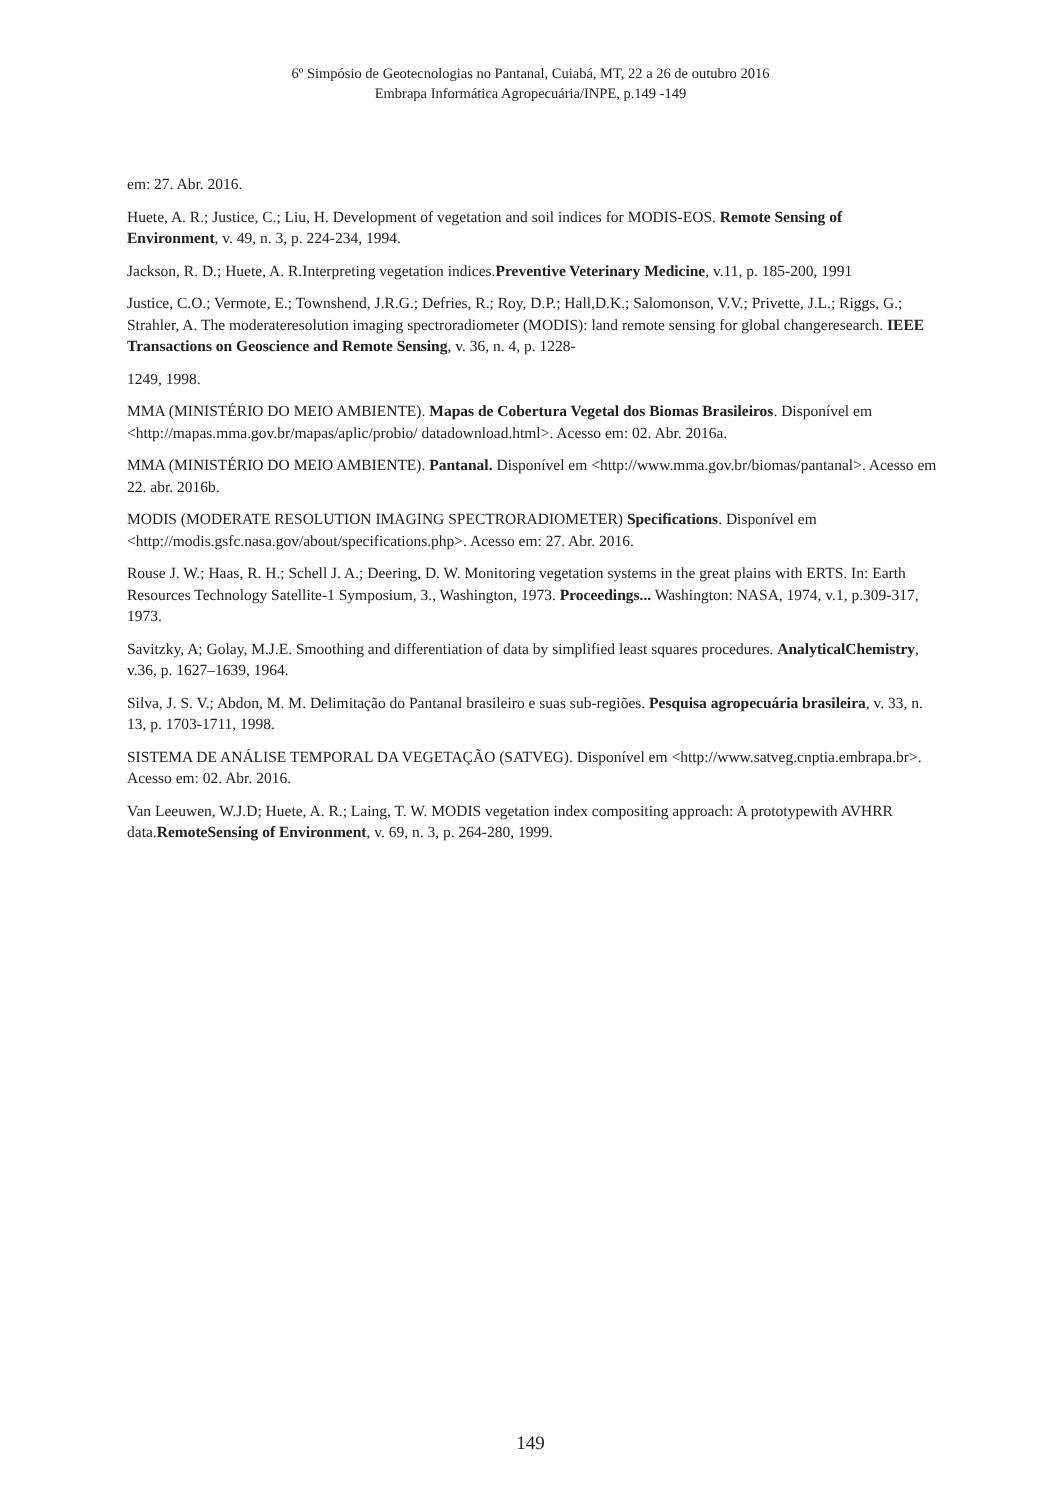6º Simpósio de Geotecnologias no Pantanal, Cuiabá, MT, 22 a 26 de outubro 2016
Embrapa Informática Agropecuária/INPE, p.149 -149
em: 27. Abr. 2016.
Huete, A. R.; Justice, C.; Liu, H. Development of vegetation and soil indices for MODIS-EOS. Remote Sensing of Environment, v. 49, n. 3, p. 224-234, 1994.
Jackson, R. D.; Huete, A. R.Interpreting vegetation indices.Preventive Veterinary Medicine, v.11, p. 185-200, 1991
Justice, C.O.; Vermote, E.; Townshend, J.R.G.; Defries, R.; Roy, D.P.; Hall,D.K.; Salomonson, V.V.; Privette, J.L.; Riggs, G.; Strahler, A. The moderateresolution imaging spectroradiometer (MODIS): land remote sensing for global changeresearch. IEEE Transactions on Geoscience and Remote Sensing, v. 36, n. 4, p. 1228-
1249, 1998.
MMA (MINISTÉRIO DO MEIO AMBIENTE). Mapas de Cobertura Vegetal dos Biomas Brasileiros. Disponível em <http://mapas.mma.gov.br/mapas/aplic/probio/ datadownload.html>. Acesso em: 02. Abr. 2016a.
MMA (MINISTÉRIO DO MEIO AMBIENTE). Pantanal. Disponível em <http://www.mma.gov.br/biomas/pantanal>. Acesso em 22. abr. 2016b.
MODIS (MODERATE RESOLUTION IMAGING SPECTRORADIOMETER) Specifications. Disponível em <http://modis.gsfc.nasa.gov/about/specifications.php>. Acesso em: 27. Abr. 2016.
Rouse J. W.; Haas, R. H.; Schell J. A.; Deering, D. W. Monitoring vegetation systems in the great plains with ERTS. In: Earth Resources Technology Satellite-1 Symposium, 3., Washington, 1973. Proceedings... Washington: NASA, 1974, v.1, p.309-317, 1973.
Savitzky, A; Golay, M.J.E. Smoothing and differentiation of data by simplified least squares procedures. AnalyticalChemistry, v.36, p. 1627–1639, 1964.
Silva, J. S. V.; Abdon, M. M. Delimitação do Pantanal brasileiro e suas sub-regiões. Pesquisa agropecuária brasileira, v. 33, n. 13, p. 1703-1711, 1998.
SISTEMA DE ANÁLISE TEMPORAL DA VEGETAÇÃO (SATVEG). Disponível em <http://www.satveg.cnptia.embrapa.br>. Acesso em: 02. Abr. 2016.
Van Leeuwen, W.J.D; Huete, A. R.; Laing, T. W. MODIS vegetation index compositing approach: A prototypewith AVHRR data.RemoteSensing of Environment, v. 69, n. 3, p. 264-280, 1999.
149